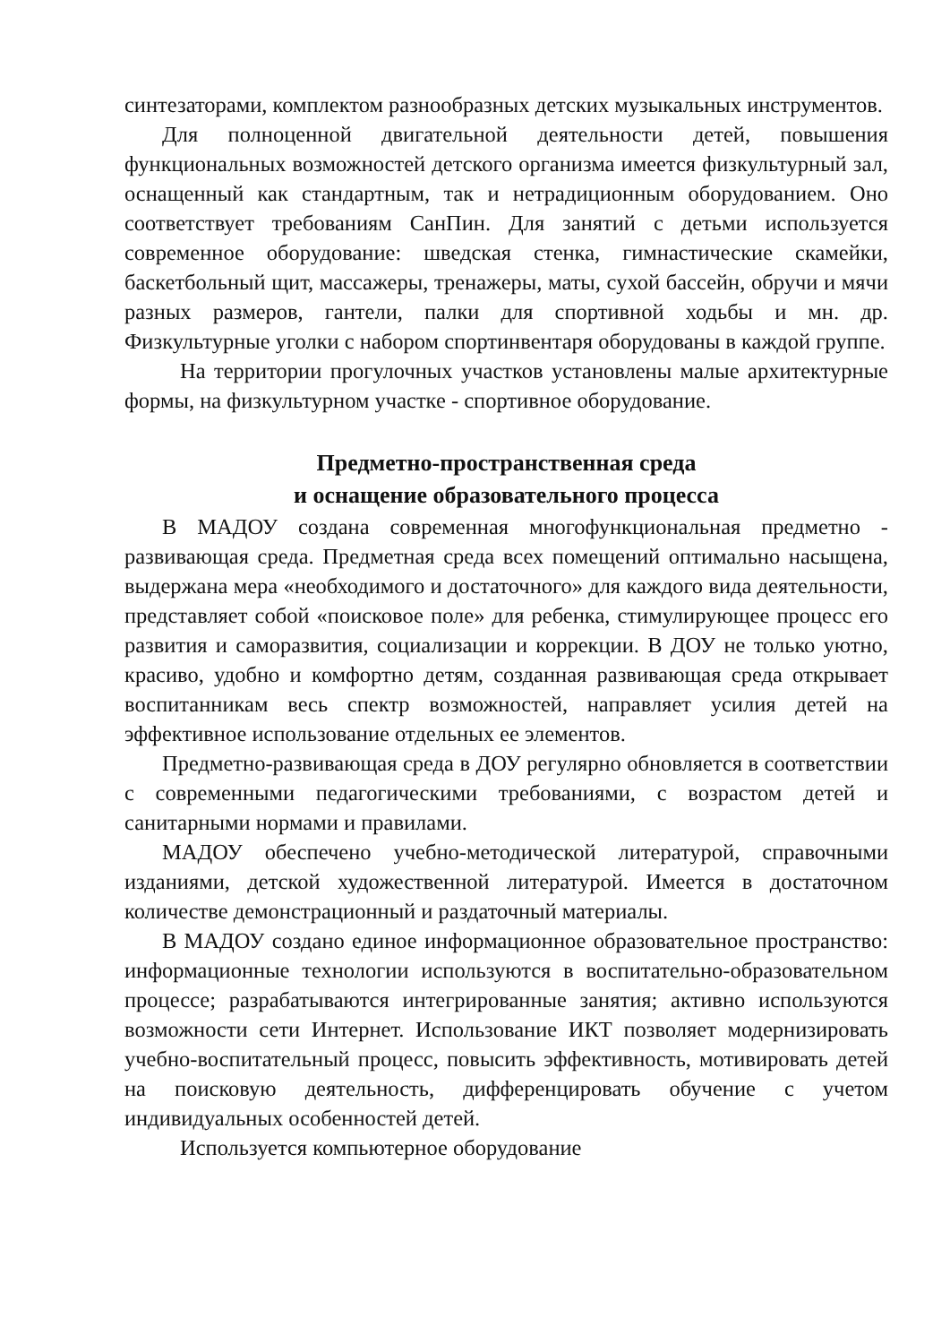синтезаторами, комплектом разнообразных детских музыкальных инструментов.
Для полноценной двигательной деятельности детей, повышения функциональных возможностей детского организма имеется физкультурный зал, оснащенный как стандартным, так и нетрадиционным оборудованием. Оно соответствует требованиям СанПин. Для занятий с детьми используется современное оборудование: шведская стенка, гимнастические скамейки, баскетбольный щит, массажеры, тренажеры, маты, сухой бассейн, обручи и мячи разных размеров, гантели, палки для спортивной ходьбы и мн. др. Физкультурные уголки с набором спортинвентаря оборудованы в каждой группе.
На территории прогулочных участков установлены малые архитектурные формы, на физкультурном участке - спортивное оборудование.
Предметно-пространственная среда
и оснащение образовательного процесса
В МАДОУ создана современная многофункциональная предметно - развивающая среда. Предметная среда всех помещений оптимально насыщена, выдержана мера «необходимого и достаточного» для каждого вида деятельности, представляет собой «поисковое поле» для ребенка, стимулирующее процесс его развития и саморазвития, социализации и коррекции. В ДОУ не только уютно, красиво, удобно и комфортно детям, созданная развивающая среда открывает воспитанникам весь спектр возможностей, направляет усилия детей на эффективное использование отдельных ее элементов.
Предметно-развивающая среда в ДОУ регулярно обновляется в соответствии с современными педагогическими требованиями, с возрастом детей и санитарными нормами и правилами.
МАДОУ обеспечено учебно-методической литературой, справочными изданиями, детской художественной литературой. Имеется в достаточном количестве демонстрационный и раздаточный материалы.
В МАДОУ создано единое информационное образовательное пространство: информационные технологии используются в воспитательно-образовательном процессе; разрабатываются интегрированные занятия; активно используются возможности сети Интернет. Использование ИКТ позволяет модернизировать учебно-воспитательный процесс, повысить эффективность, мотивировать детей на поисковую деятельность, дифференцировать обучение с учетом индивидуальных особенностей детей.
Используется компьютерное оборудование